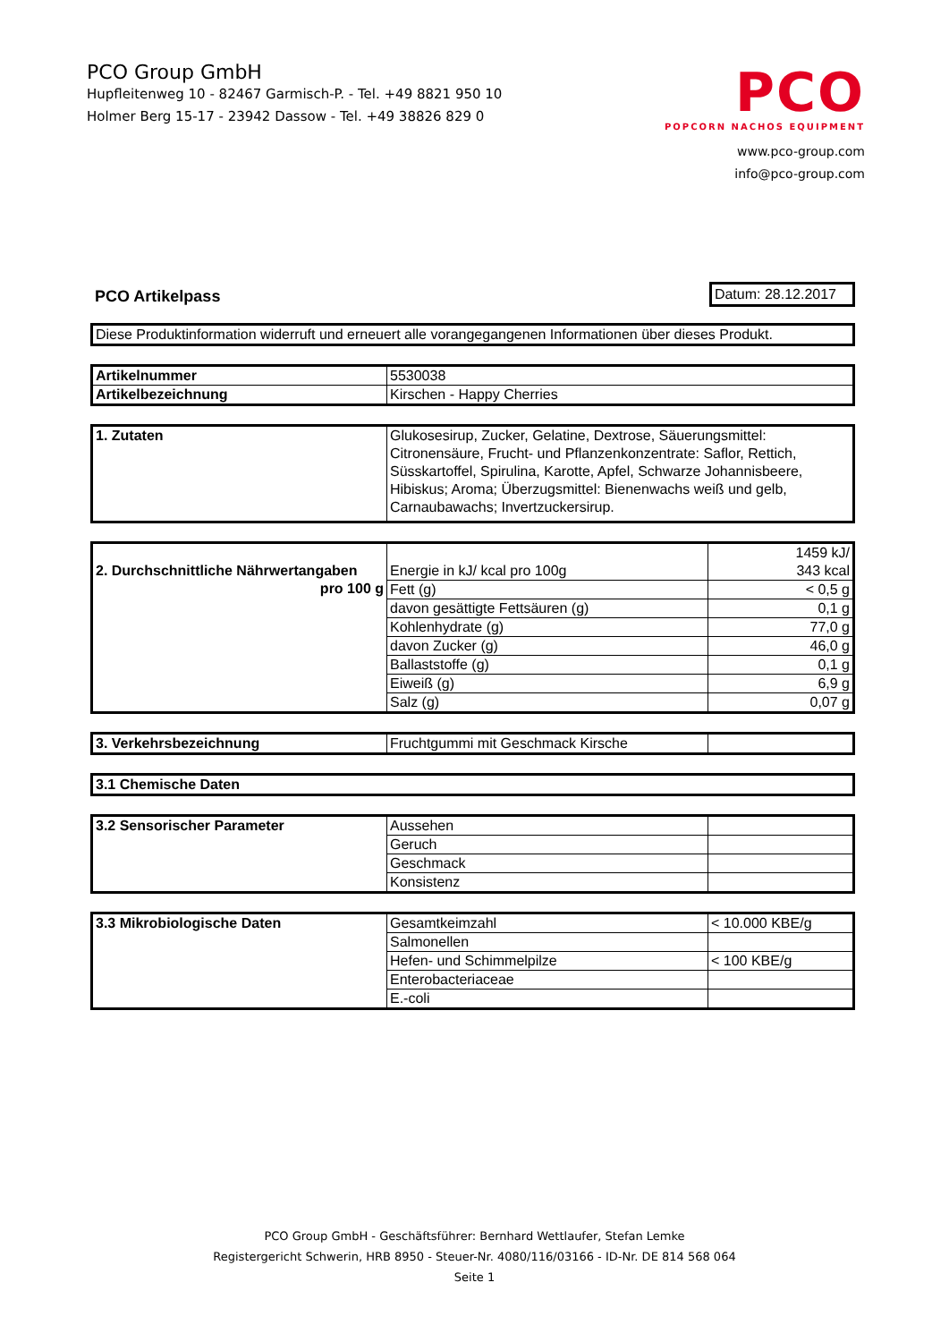PCO Group GmbH
Hupfleitenweg 10 - 82467 Garmisch-P. - Tel. +49 8821 950 10
Holmer Berg 15-17 - 23942 Dassow - Tel. +49 38826 829 0
PCO
POPCORN NACHOS EQUIPMENT
www.pco-group.com
info@pco-group.com
PCO Artikelpass Datum: 28.12.2017
| Diese Produktinformation widerruft und erneuert alle vorangegangenen Informationen über dieses Produkt. |
| Artikelnummer | 5530038 |
| Artikelbezeichnung | Kirschen - Happy Cherries |
| 1. Zutaten | Glukosesirup, Zucker, Gelatine, Dextrose, Säuerungsmittel: Citronensäure, Frucht- und Pflanzenkonzentrate: Saflor, Rettich, Süsskartoffel, Spirulina, Karotte, Apfel, Schwarze Johannisbeere, Hibiskus; Aroma; Überzugsmittel: Bienenwachs weiß und gelb, Carnaubawachs; Invertzuckersirup. |
| 2. Durchschnittliche Nährwertangaben pro 100 g | Energie in kJ/ kcal pro 100g | 1459 kJ/ 343 kcal |
| | Fett (g) | < 0,5 g |
| | davon gesättigte Fettsäuren (g) | 0,1 g |
| | Kohlenhydrate (g) | 77,0 g |
| | davon Zucker (g) | 46,0 g |
| | Ballaststoffe (g) | 0,1 g |
| | Eiweiß (g) | 6,9 g |
| | Salz (g) | 0,07 g |
| 3. Verkehrsbezeichnung | Fruchtgummi mit Geschmack Kirsche | |
| 3.1 Chemische Daten |
| 3.2 Sensorischer Parameter | Aussehen | |
| | Geruch | |
| | Geschmack | |
| | Konsistenz | |
| 3.3 Mikrobiologische Daten | Gesamtkeimzahl | < 10.000 KBE/g |
| | Salmonellen | |
| | Hefen- und Schimmelpilze | < 100 KBE/g |
| | Enterobacteriaceae | |
| | E.-coli | |
PCO Group GmbH - Geschäftsführer: Bernhard Wettlaufer, Stefan Lemke
Registergericht Schwerin, HRB 8950 - Steuer-Nr. 4080/116/03166 - ID-Nr. DE 814 568 064
Seite 1